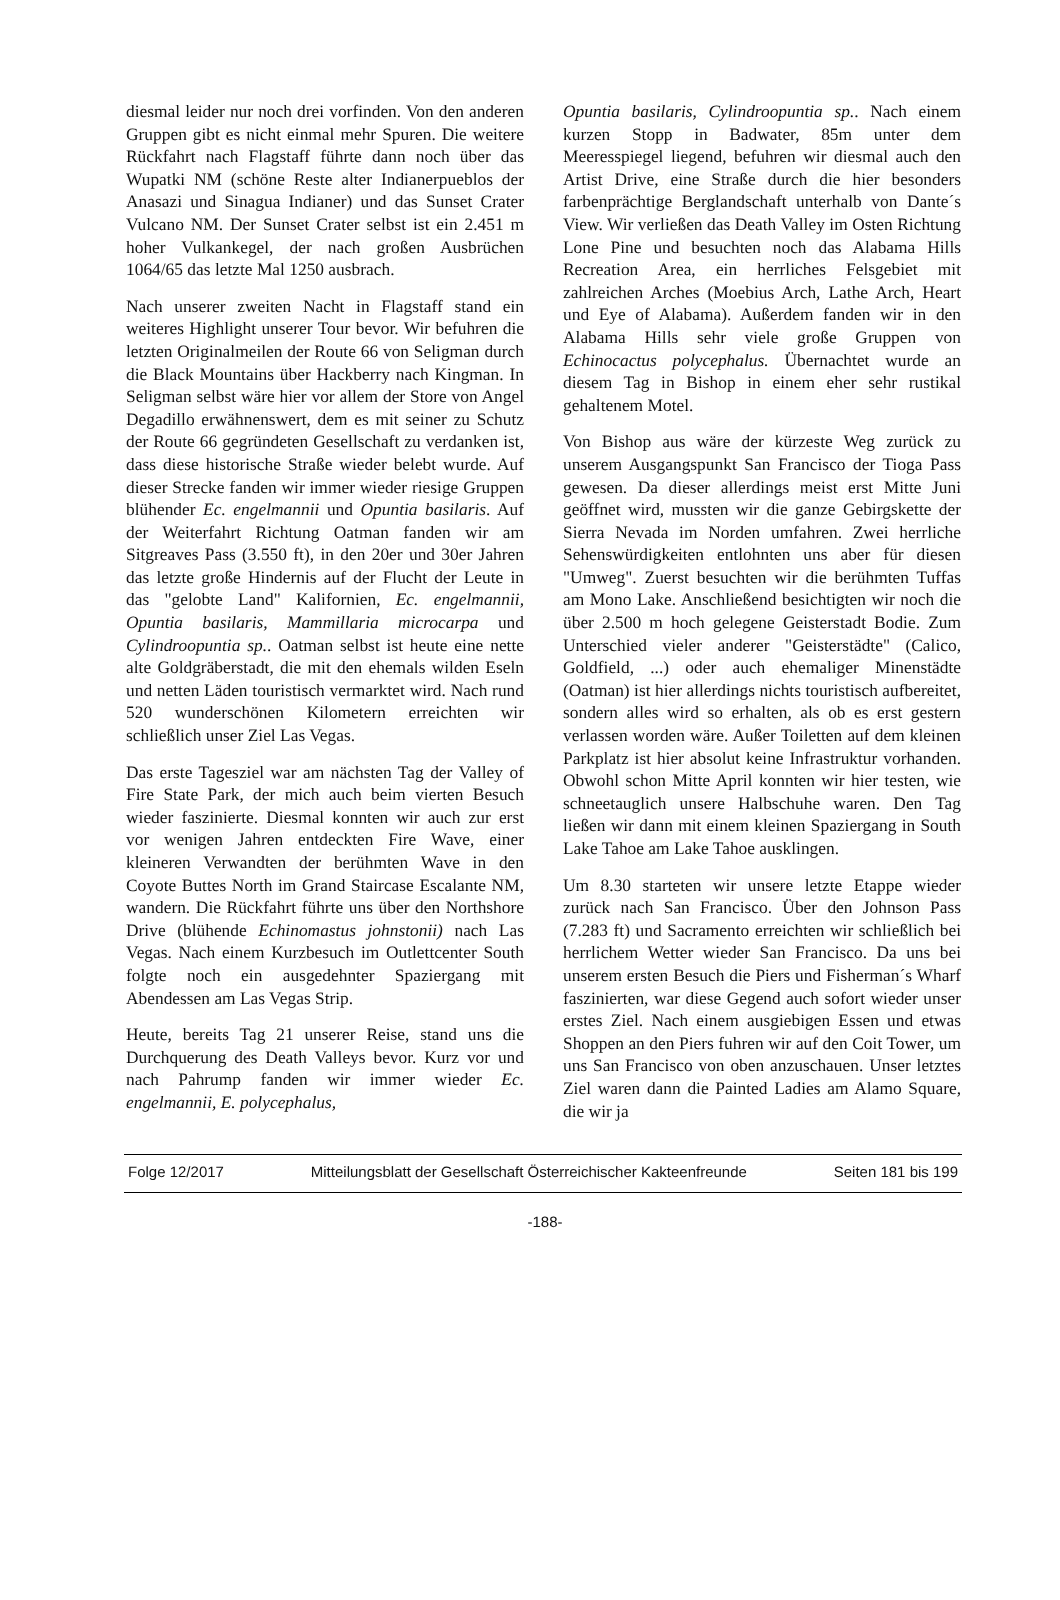diesmal leider nur noch drei vorfinden. Von den anderen Gruppen gibt es nicht einmal mehr Spuren. Die weitere Rückfahrt nach Flagstaff führte dann noch über das Wupatki NM (schöne Reste alter Indianerpueblos der Anasazi und Sinagua Indianer) und das Sunset Crater Vulcano NM. Der Sunset Crater selbst ist ein 2.451 m hoher Vulkankegel, der nach großen Ausbrüchen 1064/65 das letzte Mal 1250 ausbrach.
Nach unserer zweiten Nacht in Flagstaff stand ein weiteres Highlight unserer Tour bevor. Wir befuhren die letzten Originalmeilen der Route 66 von Seligman durch die Black Mountains über Hackberry nach Kingman. In Seligman selbst wäre hier vor allem der Store von Angel Degadillo erwähnenswert, dem es mit seiner zu Schutz der Route 66 gegründeten Gesellschaft zu verdanken ist, dass diese historische Straße wieder belebt wurde. Auf dieser Strecke fanden wir immer wieder riesige Gruppen blühender Ec. engelmannii und Opuntia basilaris. Auf der Weiterfahrt Richtung Oatman fanden wir am Sitgreaves Pass (3.550 ft), in den 20er und 30er Jahren das letzte große Hindernis auf der Flucht der Leute in das "gelobte Land" Kalifornien, Ec. engelmannii, Opuntia basilaris, Mammillaria microcarpa und Cylindroopuntia sp.. Oatman selbst ist heute eine nette alte Goldgräberstadt, die mit den ehemals wilden Eseln und netten Läden touristisch vermarktet wird. Nach rund 520 wunderschönen Kilometern erreichten wir schließlich unser Ziel Las Vegas.
Das erste Tagesziel war am nächsten Tag der Valley of Fire State Park, der mich auch beim vierten Besuch wieder faszinierte. Diesmal konnten wir auch zur erst vor wenigen Jahren entdeckten Fire Wave, einer kleineren Verwandten der berühmten Wave in den Coyote Buttes North im Grand Staircase Escalante NM, wandern. Die Rückfahrt führte uns über den Northshore Drive (blühende Echinomastus johnstonii) nach Las Vegas. Nach einem Kurzbesuch im Outlettcenter South folgte noch ein ausgedehnter Spaziergang mit Abendessen am Las Vegas Strip.
Heute, bereits Tag 21 unserer Reise, stand uns die Durchquerung des Death Valleys bevor. Kurz vor und nach Pahrump fanden wir immer wieder Ec. engelmannii, E. polycephalus,
Opuntia basilaris, Cylindroopuntia sp.. Nach einem kurzen Stopp in Badwater, 85m unter dem Meeresspiegel liegend, befuhren wir diesmal auch den Artist Drive, eine Straße durch die hier besonders farbenprächtige Berglandschaft unterhalb von Dante´s View. Wir verließen das Death Valley im Osten Richtung Lone Pine und besuchten noch das Alabama Hills Recreation Area, ein herrliches Felsgebiet mit zahlreichen Arches (Moebius Arch, Lathe Arch, Heart und Eye of Alabama). Außerdem fanden wir in den Alabama Hills sehr viele große Gruppen von Echinocactus polycephalus. Übernachtet wurde an diesem Tag in Bishop in einem eher sehr rustikal gehaltenem Motel.
Von Bishop aus wäre der kürzeste Weg zurück zu unserem Ausgangspunkt San Francisco der Tioga Pass gewesen. Da dieser allerdings meist erst Mitte Juni geöffnet wird, mussten wir die ganze Gebirgskette der Sierra Nevada im Norden umfahren. Zwei herrliche Sehenswürdigkeiten entlohnten uns aber für diesen "Umweg". Zuerst besuchten wir die berühmten Tuffas am Mono Lake. Anschließend besichtigten wir noch die über 2.500 m hoch gelegene Geisterstadt Bodie. Zum Unterschied vieler anderer "Geisterstädte" (Calico, Goldfield, ...) oder auch ehemaliger Minenstädte (Oatman) ist hier allerdings nichts touristisch aufbereitet, sondern alles wird so erhalten, als ob es erst gestern verlassen worden wäre. Außer Toiletten auf dem kleinen Parkplatz ist hier absolut keine Infrastruktur vorhanden. Obwohl schon Mitte April konnten wir hier testen, wie schneetauglich unsere Halbschuhe waren. Den Tag ließen wir dann mit einem kleinen Spaziergang in South Lake Tahoe am Lake Tahoe ausklingen.
Um 8.30 starteten wir unsere letzte Etappe wieder zurück nach San Francisco. Über den Johnson Pass (7.283 ft) und Sacramento erreichten wir schließlich bei herrlichem Wetter wieder San Francisco. Da uns bei unserem ersten Besuch die Piers und Fisherman´s Wharf faszinierten, war diese Gegend auch sofort wieder unser erstes Ziel. Nach einem ausgiebigen Essen und etwas Shoppen an den Piers fuhren wir auf den Coit Tower, um uns San Francisco von oben anzuschauen. Unser letztes Ziel waren dann die Painted Ladies am Alamo Square, die wir ja
Folge 12/2017 Mitteilungsblatt der Gesellschaft Österreichischer Kakteenfreunde Seiten 181 bis 199
-188-